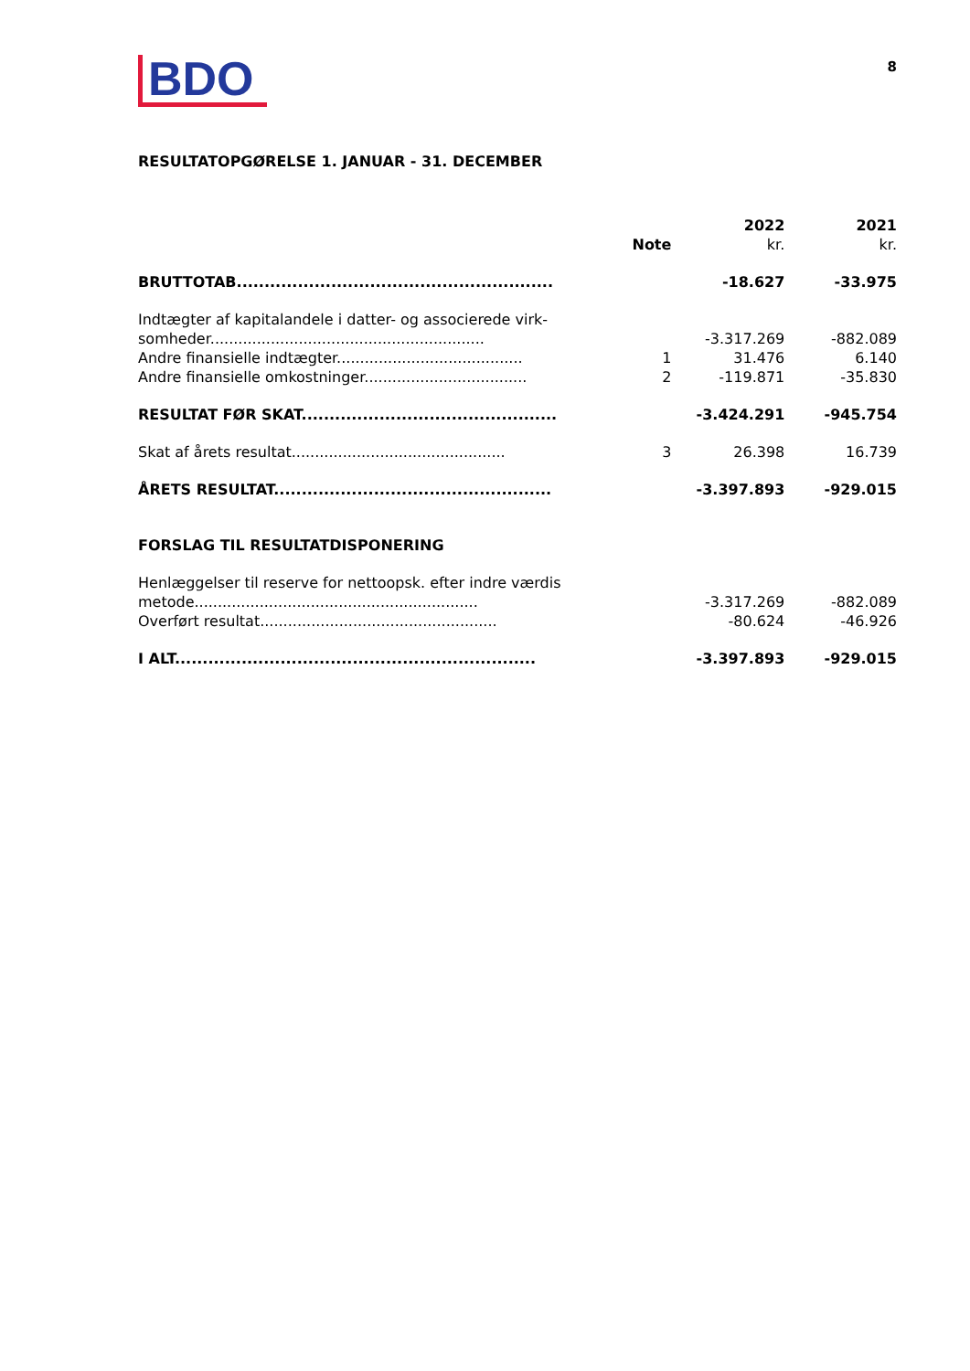BDO
8
RESULTATOPGØRELSE 1. JANUAR - 31. DECEMBER
| | Note | 2022 kr. | 2021 kr. |
| --- | --- | --- | --- |
| BRUTTOTAB......................................................... | | -18.627 | -33.975 |
| Indtægter af kapitalandele i datter- og associerede virk- somheder........................................................... | | -3.317.269 | -882.089 |
| Andre finansielle indtægter........................................ | 1 | 31.476 | 6.140 |
| Andre finansielle omkostninger................................... | 2 | -119.871 | -35.830 |
| RESULTAT FØR SKAT.............................................. | | -3.424.291 | -945.754 |
| Skat af årets resultat.............................................. | 3 | 26.398 | 16.739 |
| ÅRETS RESULTAT.................................................. | | -3.397.893 | -929.015 |
| FORSLAG TIL RESULTATDISPONERING | | | |
| Henlæggelser til reserve for nettoopsk. efter indre værdis metode............................................................. | | -3.317.269 | -882.089 |
| Overført resultat................................................... | | -80.624 | -46.926 |
| I ALT................................................................. | | -3.397.893 | -929.015 |